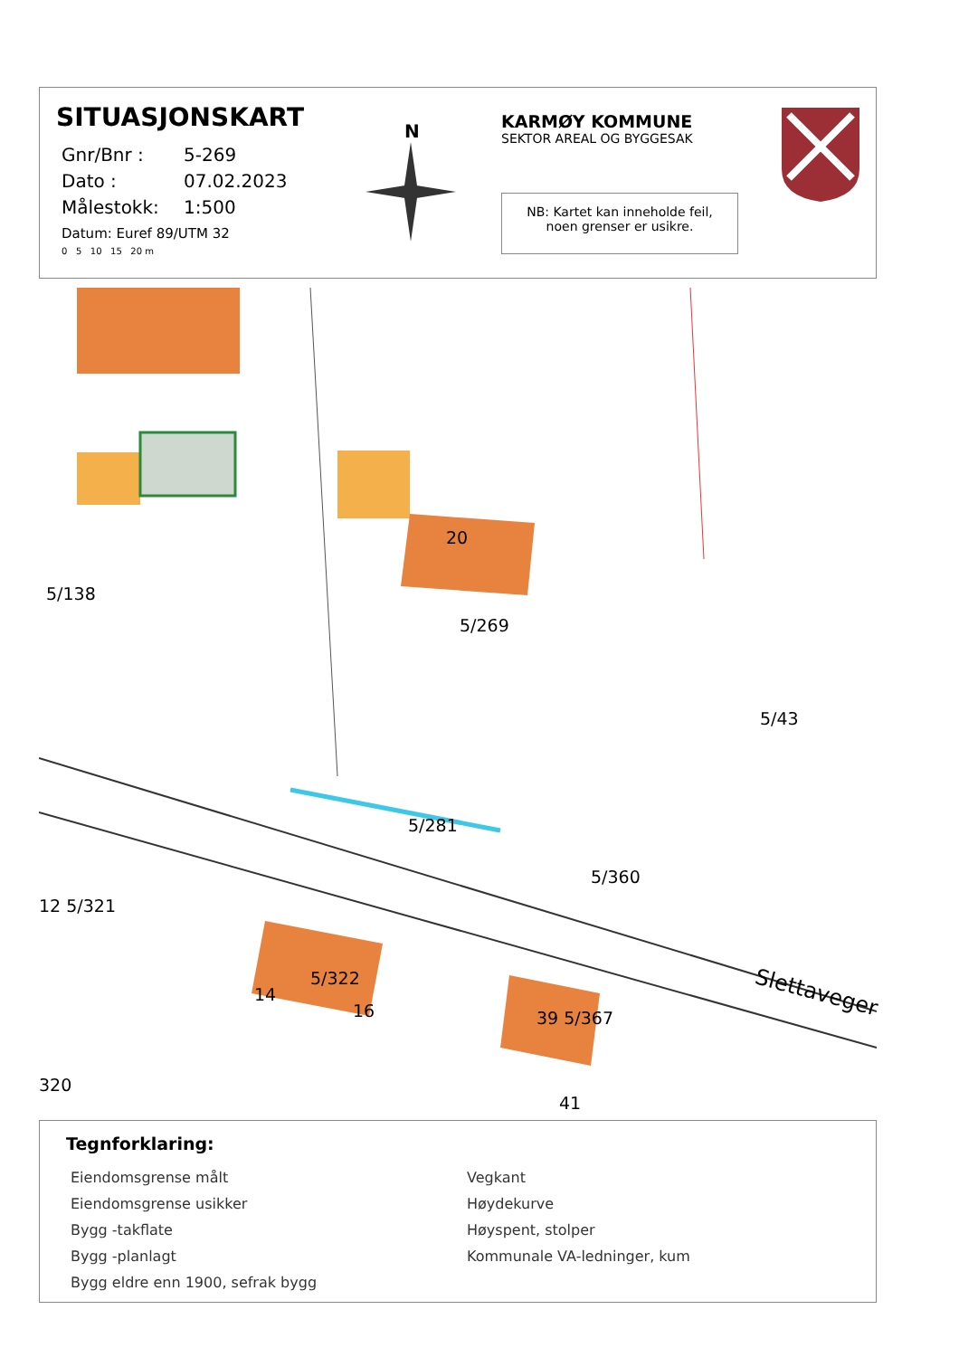SITUASJONSKART
Gnr/Bnr : 5-269
Dato : 07.02.2023
Målestokk: 1:500
Datum: Euref 89/UTM 32
0 5 10 15 20 m
N
KARMØY KOMMUNE
SEKTOR AREAL OG BYGGESAK
NB: Kartet kan inneholde feil,
noen grenser er usikre.
5/138
20
5/269
5/43
5/281
5/360
12 5/321
5/322
14
16 39 5/367
Slettaveger
320
41
Tegnforklaring:
Eiendomsgrense målt
Eiendomsgrense usikker
Bygg -takflate
Bygg -planlagt
Bygg eldre enn 1900, sefrak bygg
Vegkant
Høydekurve
Høyspent, stolper
Kommunale VA-ledninger, kum